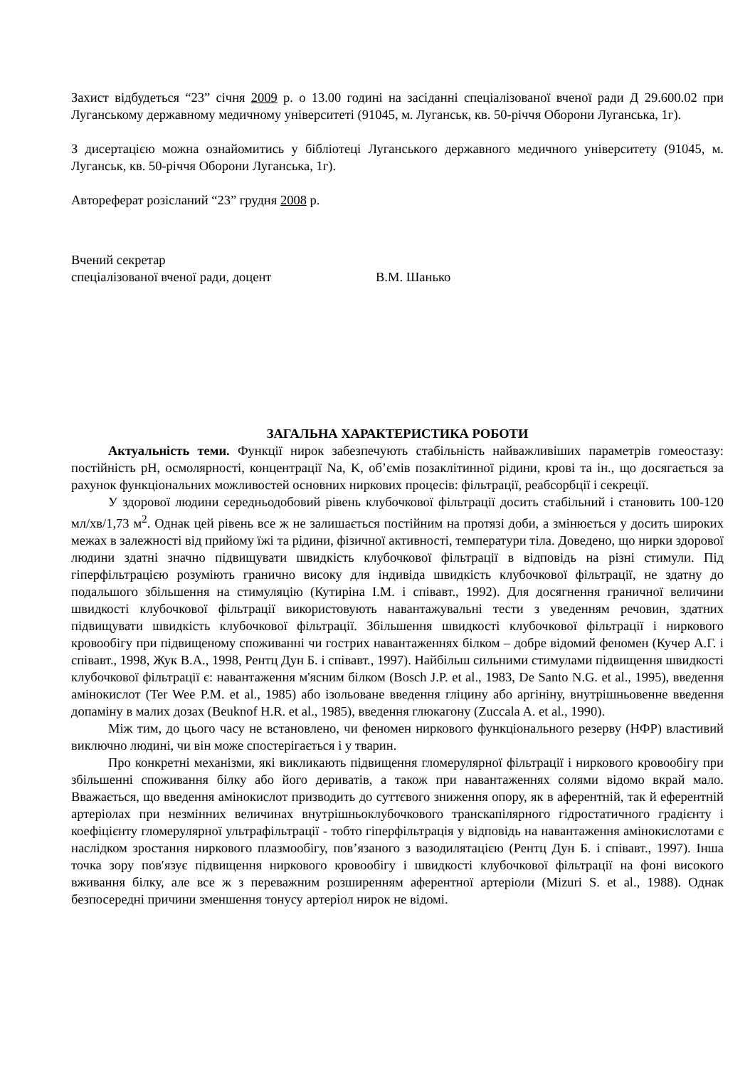Захист відбудеться “23” січня 2009 р. о 13.00 годині на засіданні спеціалізованої вченої ради Д 29.600.02 при Луганському державному медичному університеті (91045, м. Луганськ, кв. 50-річчя Оборони Луганська, 1г).
З дисертацією можна ознайомитись у бібліотеці Луганського державного медичного університету (91045, м. Луганськ, кв. 50-річчя Оборони Луганська, 1г).
Автореферат розісланий “23” грудня 2008 р.
Вчений секретар
спеціалізованої вченої ради, доцент В.М. Шанько
ЗАГАЛЬНА ХАРАКТЕРИСТИКА РОБОТИ
Актуальність теми. Функції нирок забезпечують стабільність найважливіших параметрів гомеостазу: постійність рН, осмолярності, концентрації Na, K, об’ємів позаклітинної рідини, крові та ін., що досягається за рахунок функціональних можливостей основних ниркових процесів: фільтрації, реабсорбції і секреції.
У здорової людини середньодобовий рівень клубочкової фільтрації досить стабільний і становить 100-120 мл/хв/1,73 м<sup>2</sup>. Однак цей рівень все ж не залишається постійним на протязі доби, а змінюється у досить широких межах в залежності від прийому їжі та рідини, фізичної активності, температури тіла. Доведено, що нирки здорової людини здатні значно підвищувати швидкість клубочкової фільтрації в відповідь на різні стимули. Під гіперфільтрацією розуміють гранично високу для індивіда швидкість клубочкової фільтрації, не здатну до подальшого збільшення на стимуляцію (Кутиріна І.М. і співавт., 1992). Для досягнення граничної величини швидкості клубочкової фільтрації використовують навантажувальні тести з уведенням речовин, здатних підвищувати швидкість клубочкової фільтрації. Збільшення швидкості клубочкової фільтрації і ниркового кровообігу при підвищеному споживанні чи гострих навантаженнях білком – добре відомий феномен (Кучер А.Г. і співавт., 1998, Жук В.А., 1998, Рентц Дун Б. і співавт., 1997). Найбільш сильними стимулами підвищення швидкості клубочкової фільтрації є: навантаження м'ясним білком (Bosch J.P. et al., 1983, De Santo N.G. et al., 1995), введення амінокислот (Ter Wee P.M. et al., 1985) або ізольоване введення гліцину або аргініну, внутрішньовенне введення допаміну в малих дозах (Beuknof H.R. et al., 1985), введення глюкагону (Zuccala A. et al., 1990).
Між тим, до цього часу не встановлено, чи феномен ниркового функціонального резерву (НФР) властивий виключно людині, чи він може спостерігається і у тварин.
Про конкретні механізми, які викликають підвищення гломерулярної фільтрації і ниркового кровообігу при збільшенні споживання білку або його дериватів, а також при навантаженнях солями відомо вкрай мало. Вважається, що введення амінокислот призводить до суттєвого зниження опору, як в аферентній, так й еферентній артеріолах при незмінних величинах внутрішньоклубочкового транскапілярного гідростатичного градієнту і коефіцієнту гломерулярної ультрафільтрації - тобто гіперфільтрація у відповідь на навантаження амінокислотами є наслідком зростання ниркового плазмообігу, пов’язаного з вазодилятацією (Рентц Дун Б. і співавт., 1997). Інша точка зору пов′язує підвищення ниркового кровообігу і швидкості клубочкової фільтрації на фоні високого вживання білку, але все ж з переважним розширенням аферентної артеріоли (Mizuri S. et al., 1988). Однак безпосередні причини зменшення тонусу артеріол нирок не відомі.